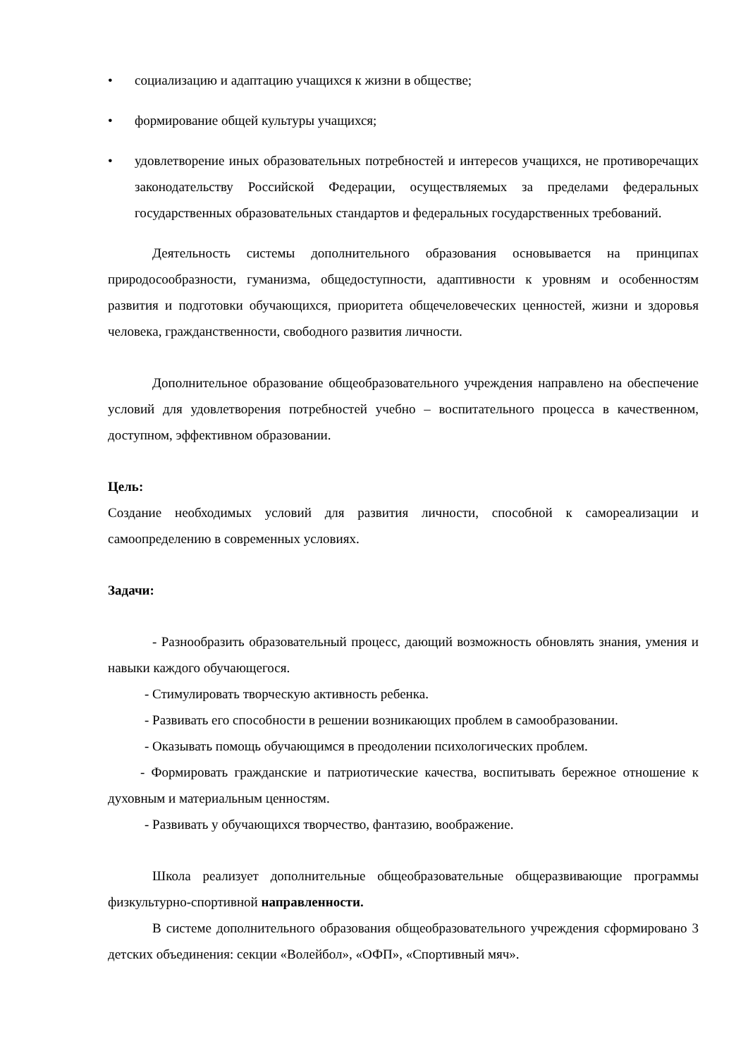• социализацию и адаптацию учащихся к жизни в обществе;
• формирование общей культуры учащихся;
• удовлетворение иных образовательных потребностей и интересов учащихся, не противоречащих законодательству Российской Федерации, осуществляемых за пределами федеральных государственных образовательных стандартов и федеральных государственных требований.
Деятельность системы дополнительного образования основывается на принципах природосообразности, гуманизма, общедоступности, адаптивности к уровням и особенностям развития и подготовки обучающихся, приоритета общечеловеческих ценностей, жизни и здоровья человека, гражданственности, свободного развития личности.
Дополнительное образование общеобразовательного учреждения направлено на обеспечение условий для удовлетворения потребностей учебно – воспитательного процесса в качественном, доступном, эффективном образовании.
Цель:
Создание необходимых условий для развития личности, способной к самореализации и самоопределению в современных условиях.
Задачи:
- Разнообразить образовательный процесс, дающий возможность обновлять знания, умения и навыки каждого обучающегося.
- Стимулировать творческую активность ребенка.
- Развивать его способности в решении возникающих проблем в самообразовании.
- Оказывать помощь обучающимся в преодолении психологических проблем.
- Формировать гражданские и патриотические качества, воспитывать бережное отношение к духовным и материальным ценностям.
- Развивать у обучающихся творчество, фантазию, воображение.
Школа реализует дополнительные общеобразовательные общеразвивающие программы физкультурно-спортивной направленности.
В системе дополнительного образования общеобразовательного учреждения сформировано 3 детских объединения: секции «Волейбол», «ОФП», «Спортивный мяч».